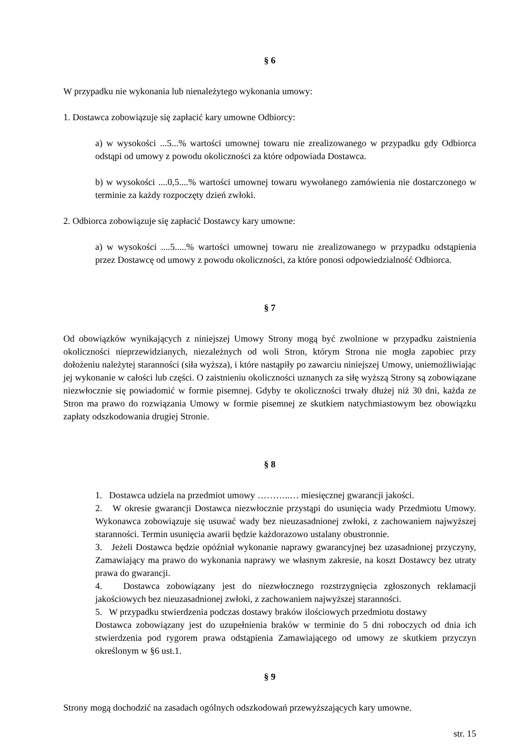§ 6
W przypadku nie wykonania lub nienależytego wykonania umowy:
1. Dostawca zobowiązuje się zapłacić kary umowne Odbiorcy:
a) w wysokości ...5...% wartości umownej towaru nie zrealizowanego w przypadku gdy Odbiorca odstąpi od umowy z powodu okoliczności za które odpowiada Dostawca.
b) w wysokości ....0,5....% wartości umownej towaru wywołanego zamówienia nie dostarczonego w terminie za każdy rozpoczęty dzień zwłoki.
2. Odbiorca zobowiązuje się zapłacić Dostawcy kary umowne:
a) w wysokości ....5.....% wartości umownej towaru nie zrealizowanego w przypadku odstąpienia przez Dostawcę od umowy z powodu okoliczności, za które ponosi odpowiedzialność Odbiorca.
§ 7
Od obowiązków wynikających z niniejszej Umowy Strony mogą być zwolnione w przypadku zaistnienia okoliczności nieprzewidzianych, niezależnych od woli Stron, którym Strona nie mogła zapobiec przy dołożeniu należytej staranności (siła wyższa), i które nastąpiły po zawarciu niniejszej Umowy, uniemożliwiając jej wykonanie w całości lub części. O zaistnieniu okoliczności uznanych za siłę wyższą Strony są zobowiązane niezwłocznie się powiadomić w formie pisemnej. Gdyby te okoliczności trwały dłużej niż 30 dni, każda ze Stron ma prawo do rozwiązania Umowy w formie pisemnej ze skutkiem natychmiastowym bez obowiązku zapłaty odszkodowania drugiej Stronie.
§ 8
1. Dostawca udziela na przedmiot umowy ………..… miesięcznej gwarancji jakości.
2. W okresie gwarancji Dostawca niezwłocznie przystąpi do usunięcia wady Przedmiotu Umowy. Wykonawca zobowiązuje się usuwać wady bez nieuzasadnionej zwłoki, z zachowaniem najwyższej staranności. Termin usunięcia awarii będzie każdorazowo ustalany obustronnie.
3. Jeżeli Dostawca będzie opóźniał wykonanie naprawy gwarancyjnej bez uzasadnionej przyczyny, Zamawiający ma prawo do wykonania naprawy we własnym zakresie, na koszt Dostawcy bez utraty prawa do gwarancji.
4. Dostawca zobowiązany jest do niezwłocznego rozstrzygnięcia zgłoszonych reklamacji jakościowych bez nieuzasadnionej zwłoki, z zachowaniem najwyższej staranności.
5. W przypadku stwierdzenia podczas dostawy braków ilościowych przedmiotu dostawy
Dostawca zobowiązany jest do uzupełnienia braków w terminie do 5 dni roboczych od dnia ich stwierdzenia pod rygorem prawa odstąpienia Zamawiającego od umowy ze skutkiem przyczyn określonym w §6 ust.1.
§ 9
Strony mogą dochodzić na zasadach ogólnych odszkodowań przewyższających kary umowne.
str. 15